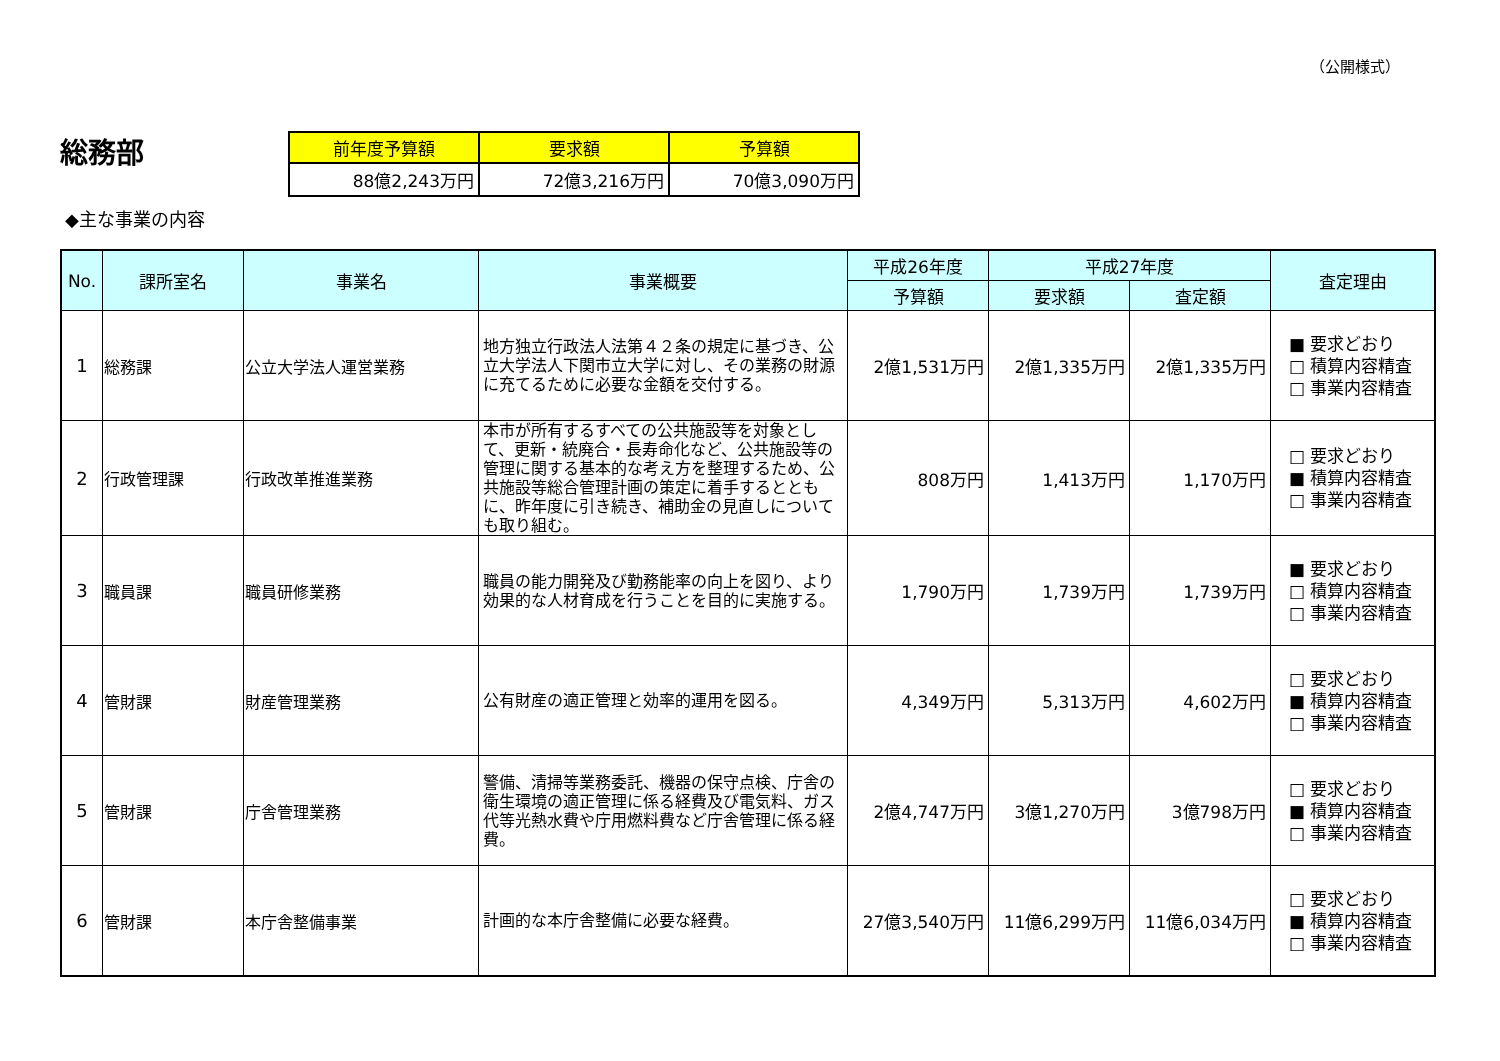（公開様式）
総務部
| 前年度予算額 | 要求額 | 予算額 |
| --- | --- | --- |
| 88億2,243万円 | 72億3,216万円 | 70億3,090万円 |
◆主な事業の内容
| No. | 課所室名 | 事業名 | 事業概要 | 平成26年度 | 平成27年度 | | 査定理由 |
| --- | --- | --- | --- | --- | --- | --- | --- |
| | | | | 予算額 | 要求額 | 査定額 | |
| 1 | 総務課 | 公立大学法人運営業務 | 地方独立行政法人法第４２条の規定に基づき、公立大学法人下関市立大学に対し、その業務の財源に充てるために必要な金額を交付する。 | 2億1,531万円 | 2億1,335万円 | 2億1,335万円 | ■ 要求どおり □ 積算内容精査 □ 事業内容精査 |
| 2 | 行政管理課 | 行政改革推進業務 | 本市が所有するすべての公共施設等を対象として、更新・統廃合・長寿命化など、公共施設等の管理に関する基本的な考え方を整理するため、公共施設等総合管理計画の策定に着手するとともに、昨年度に引き続き、補助金の見直しについても取り組む。 | 808万円 | 1,413万円 | 1,170万円 | □ 要求どおり ■ 積算内容精査 □ 事業内容精査 |
| 3 | 職員課 | 職員研修業務 | 職員の能力開発及び勤務能率の向上を図り、より効果的な人材育成を行うことを目的に実施する。 | 1,790万円 | 1,739万円 | 1,739万円 | ■ 要求どおり □ 積算内容精査 □ 事業内容精査 |
| 4 | 管財課 | 財産管理業務 | 公有財産の適正管理と効率的運用を図る。 | 4,349万円 | 5,313万円 | 4,602万円 | □ 要求どおり ■ 積算内容精査 □ 事業内容精査 |
| 5 | 管財課 | 庁舎管理業務 | 警備、清掃等業務委託、機器の保守点検、庁舎の衛生環境の適正管理に係る経費及び電気料、ガス代等光熱水費や庁用燃料費など庁舎管理に係る経費。 | 2億4,747万円 | 3億1,270万円 | 3億798万円 | □ 要求どおり ■ 積算内容精査 □ 事業内容精査 |
| 6 | 管財課 | 本庁舎整備事業 | 計画的な本庁舎整備に必要な経費。 | 27億3,540万円 | 11億6,299万円 | 11億6,034万円 | □ 要求どおり ■ 積算内容精査 □ 事業内容精査 |